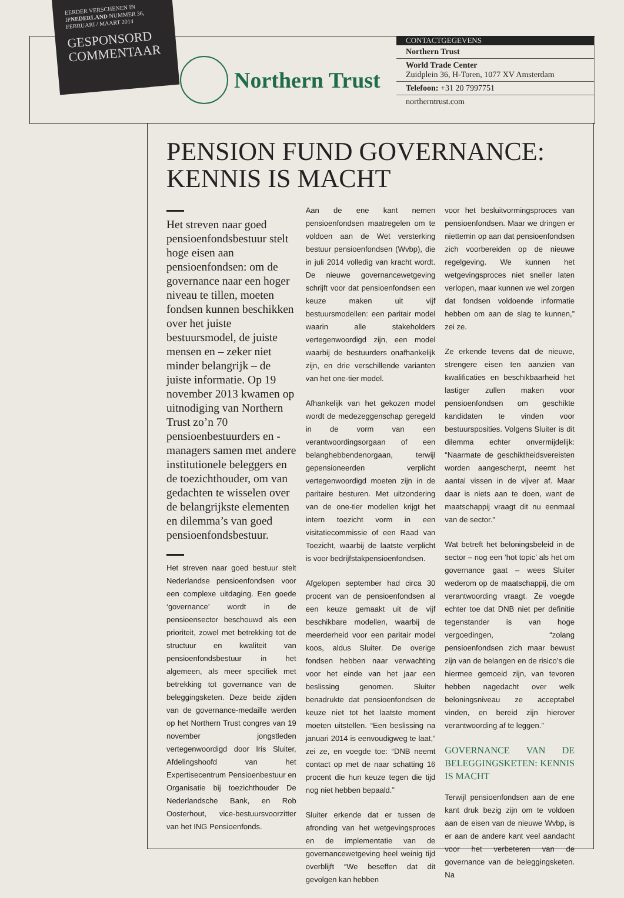EERDER VERSCHENEN IN IPNEDERLAND NUMMER 36, FEBRUARI / MAART 2014
GESPONSORD COMMENTAAR
Northern Trust
CONTACTGEGEVENS
Northern Trust
World Trade Center
Zuidplein 36, H-Toren, 1077 XV Amsterdam
Telefoon: +31 20 7997751
northerntrust.com
PENSION FUND GOVERNANCE:
KENNIS IS MACHT
Het streven naar goed pensioenfondsbestuur stelt hoge eisen aan pensioenfondsen: om de governance naar een hoger niveau te tillen, moeten fondsen kunnen beschikken over het juiste bestuursmodel, de juiste mensen en – zeker niet minder belangrijk – de juiste informatie. Op 19 november 2013 kwamen op uitnodiging van Northern Trust zo’n 70 pensioenbestuurders en -managers samen met andere institutionele beleggers en de toezichthouder, om van gedachten te wisselen over de belangrijkste elementen en dilemma’s van goed pensioenfondsbestuur.
Het streven naar goed bestuur stelt Nederlandse pensioenfondsen voor een complexe uitdaging. Een goede ‘governance’ wordt in de pensioensector beschouwd als een prioriteit, zowel met betrekking tot de structuur en kwaliteit van pensioenfondsbestuur in het algemeen, als meer specifiek met betrekking tot governance van de beleggingsketen. Deze beide zijden van de governance-medaille werden op het Northern Trust congres van 19 november jongstleden vertegenwoordigd door Iris Sluiter, Afdelingshoofd van het Expertisecentrum Pensioenbestuur en Organisatie bij toezichthouder De Nederlandsche Bank, en Rob Oosterhout, vice-bestuursvoorzitter van het ING Pensioenfonds.
Aan de ene kant nemen pensioenfondsen maatregelen om te voldoen aan de Wet versterking bestuur pensioenfondsen (Wvbp), die in juli 2014 volledig van kracht wordt. De nieuwe governancewetgeving schrijft voor dat pensioenfondsen een keuze maken uit vijf bestuursmodellen: een paritair model waarin alle stakeholders vertegenwoordigd zijn, een model waarbij de bestuurders onafhankelijk zijn, en drie verschillende varianten van het one-tier model.
Afhankelijk van het gekozen model wordt de medezeggenschap geregeld in de vorm van een verantwoordingsorgaan of een belanghebbendenorgaan, terwijl gepensioneerden verplicht vertegenwoordigd moeten zijn in de paritaire besturen. Met uitzondering van de one-tier modellen krijgt het intern toezicht vorm in een visitatiecommissie of een Raad van Toezicht, waarbij de laatste verplicht is voor bedrijfstakpensioenfondsen.
Afgelopen september had circa 30 procent van de pensioenfondsen al een keuze gemaakt uit de vijf beschikbare modellen, waarbij de meerderheid voor een paritair model koos, aldus Sluiter. De overige fondsen hebben naar verwachting voor het einde van het jaar een beslissing genomen. Sluiter benadrukte dat pensioenfondsen de keuze niet tot het laatste moment moeten uitstellen. “Een beslissing na januari 2014 is eenvoudigweg te laat,” zei ze, en voegde toe: “DNB neemt contact op met de naar schatting 16 procent die hun keuze tegen die tijd nog niet hebben bepaald.”
Sluiter erkende dat er tussen de afronding van het wetgevingsproces en de implementatie van de governancewetgeving heel weinig tijd overblijft “We beseffen dat dit gevolgen kan hebben
voor het besluitvormingsproces van pensioenfondsen. Maar we dringen er niettemin op aan dat pensioenfondsen zich voorbereiden op de nieuwe regelgeving. We kunnen het wetgevingsproces niet sneller laten verlopen, maar kunnen we wel zorgen dat fondsen voldoende informatie hebben om aan de slag te kunnen,” zei ze.
Ze erkende tevens dat de nieuwe, strengere eisen ten aanzien van kwalificaties en beschikbaarheid het lastiger zullen maken voor pensioenfondsen om geschikte kandidaten te vinden voor bestuursposities. Volgens Sluiter is dit dilemma echter onvermijdelijk: “Naarmate de geschiktheidsvereisten worden aangescherpt, neemt het aantal vissen in de vijver af. Maar daar is niets aan te doen, want de maatschappij vraagt dit nu eenmaal van de sector.”
Wat betreft het beloningsbeleid in de sector – nog een ‘hot topic’ als het om governance gaat – wees Sluiter wederom op de maatschappij, die om verantwoording vraagt. Ze voegde echter toe dat DNB niet per definitie tegenstander is van hoge vergoedingen, “zolang pensioenfondsen zich maar bewust zijn van de belangen en de risico’s die hiermee gemoeid zijn, van tevoren hebben nagedacht over welk beloningsniveau ze acceptabel vinden, en bereid zijn hierover verantwoording af te leggen.”
GOVERNANCE VAN DE BELEGGINGSKETEN: KENNIS IS MACHT
Terwijl pensioenfondsen aan de ene kant druk bezig zijn om te voldoen aan de eisen van de nieuwe Wvbp, is er aan de andere kant veel aandacht voor het verbeteren van de governance van de beleggingsketen. Na